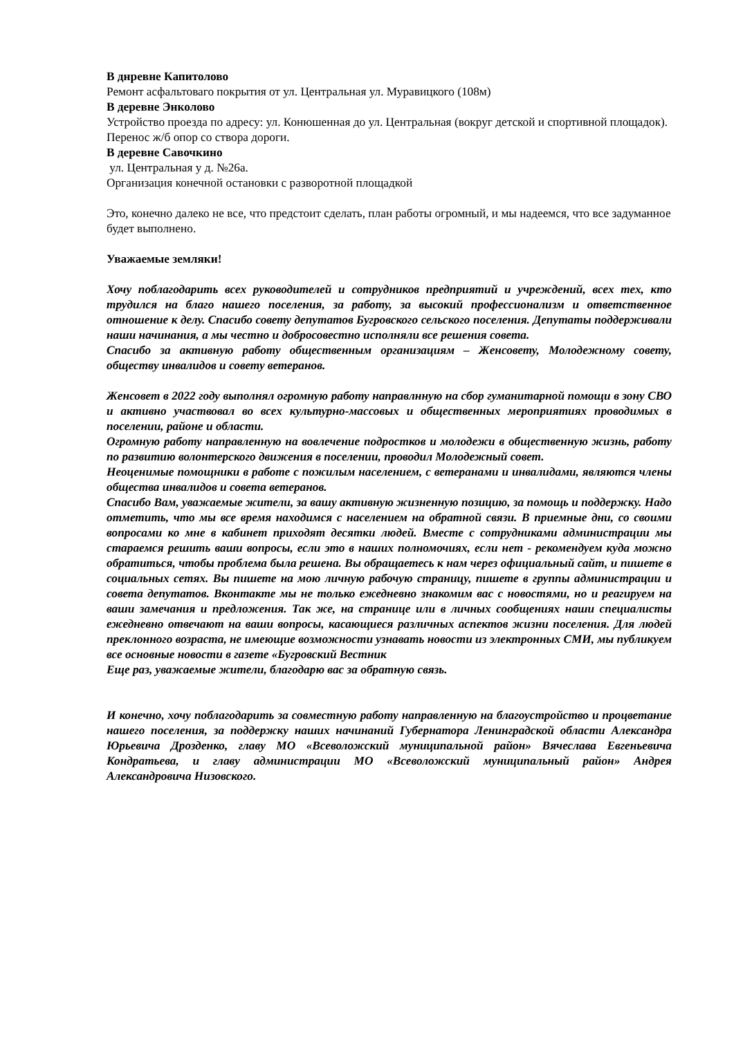В днревне Капитолово
Ремонт асфальтоваго покрытия от ул. Центральная ул. Муравицкого (108м)
В деревне Энколово
Устройство проезда по адресу: ул. Конюшенная до ул. Центральная (вокруг детской и спортивной площадок). Перенос ж/б опор со створа дороги.
В деревне Савочкино
ул. Центральная у д. №26а.
Организация конечной остановки с разворотной площадкой
Это, конечно далеко не все, что предстоит сделать, план работы огромный, и мы надеемся, что все задуманное будет выполнено.
Уважаемые земляки!
Хочу поблагодарить всех руководителей и сотрудников предприятий и учреждений, всех тех, кто трудился на благо нашего поселения, за работу, за высокий профессионализм и ответственное отношение к делу. Спасибо совету депутатов Бугровского сельского поселения. Депутаты поддерживали наши начинания, а мы честно и добросовестно исполняли все решения совета.
Спасибо за активную работу общественным организациям – Женсовету, Молодежному совету, обществу инвалидов и совету ветеранов.
Женсовет в 2022 году выполнял огромную работу направлнную на сбор гуманитарной помощи в зону СВО и активно участвовал во всех культурно-массовых и общественных мероприятиях проводимых в поселении, районе и области.
Огромную работу направленную на вовлечение подростков и молодежи в общественную жизнь, работу по развитию волонтерского движения в поселении, проводил Молодежный совет.
Неоценимые помощники в работе с пожилым населением, с ветеранами и инвалидами, являются члены общества инвалидов и совета ветеранов.
Спасибо Вам, уважаемые жители, за вашу активную жизненную позицию, за помощь и поддержку. Надо отметить, что мы все время находимся с населением на обратной связи. В приемные дни, со своими вопросами ко мне в кабинет приходят десятки людей. Вместе с сотрудниками администрации мы стараемся решить ваши вопросы, если это в наших полномочиях, если нет - рекомендуем куда можно обратиться, чтобы проблема была решена. Вы обращаетесь к нам через официальный сайт, и пишете в социальных сетях. Вы пишете на мою личную рабочую страницу, пишете в группы администрации и совета депутатов. Вконтакте мы не только ежедневно знакомим вас с новостями, но и реагируем на ваши замечания и предложения. Так же, на странице или в личных сообщениях наши специалисты ежедневно отвечают на ваши вопросы, касающиеся различных аспектов жизни поселения. Для людей преклонного возраста, не имеющие возможности узнавать новости из электронных СМИ, мы публикуем все основные новости в газете «Бугровский Вестник
Еще раз, уважаемые жители, благодарю вас за обратную связь.
И конечно, хочу поблагодарить за совместную работу направленную на благоустройство и процветание нашего поселения, за поддержку наших начинаний Губернатора Ленинградской области Александра Юрьевича Дрозденко, главу МО «Всеволожский муниципальной район» Вячеслава Евгеньевича Кондратьева, и главу администрации МО «Всеволожский муниципальный район» Андрея Александровича Низовского.